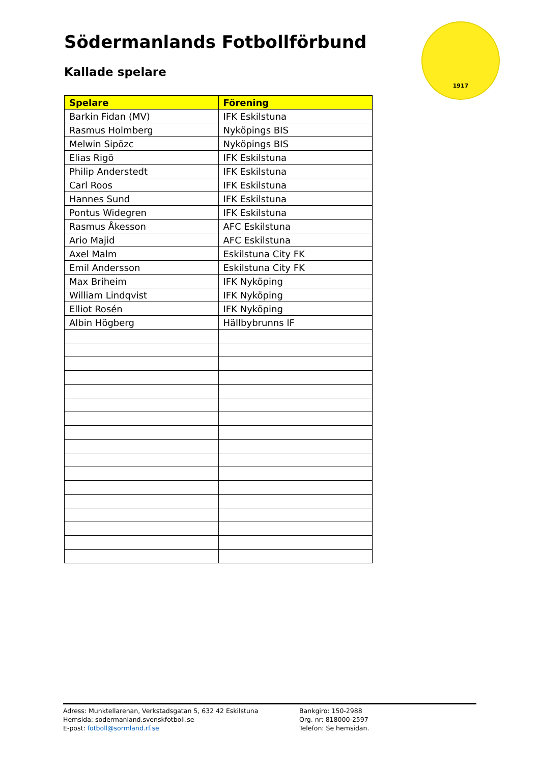Södermanlands Fotbollförbund
Kallade spelare
1917
| Spelare | Förening |
| --- | --- |
| Barkin Fidan (MV) | IFK Eskilstuna |
| Rasmus Holmberg | Nyköpings BIS |
| Melwin Sipözc | Nyköpings BIS |
| Elias Rigö | IFK Eskilstuna |
| Philip Anderstedt | IFK Eskilstuna |
| Carl Roos | IFK Eskilstuna |
| Hannes Sund | IFK Eskilstuna |
| Pontus Widegren | IFK Eskilstuna |
| Rasmus Åkesson | AFC Eskilstuna |
| Ario Majid | AFC Eskilstuna |
| Axel Malm | Eskilstuna City FK |
| Emil Andersson | Eskilstuna City FK |
| Max Briheim | IFK Nyköping |
| William Lindqvist | IFK Nyköping |
| Elliot Rosén | IFK Nyköping |
| Albin Högberg | Hällbybrunns IF |
Adress: Munktellarenan, Verkstadsgatan 5, 632 42 Eskilstuna
Hemsida: sodermanland.svenskfotboll.se
E-post: fotboll@sormland.rf.se
Bankgiro: 150-2988
Org. nr: 818000-2597
Telefon: Se hemsidan.